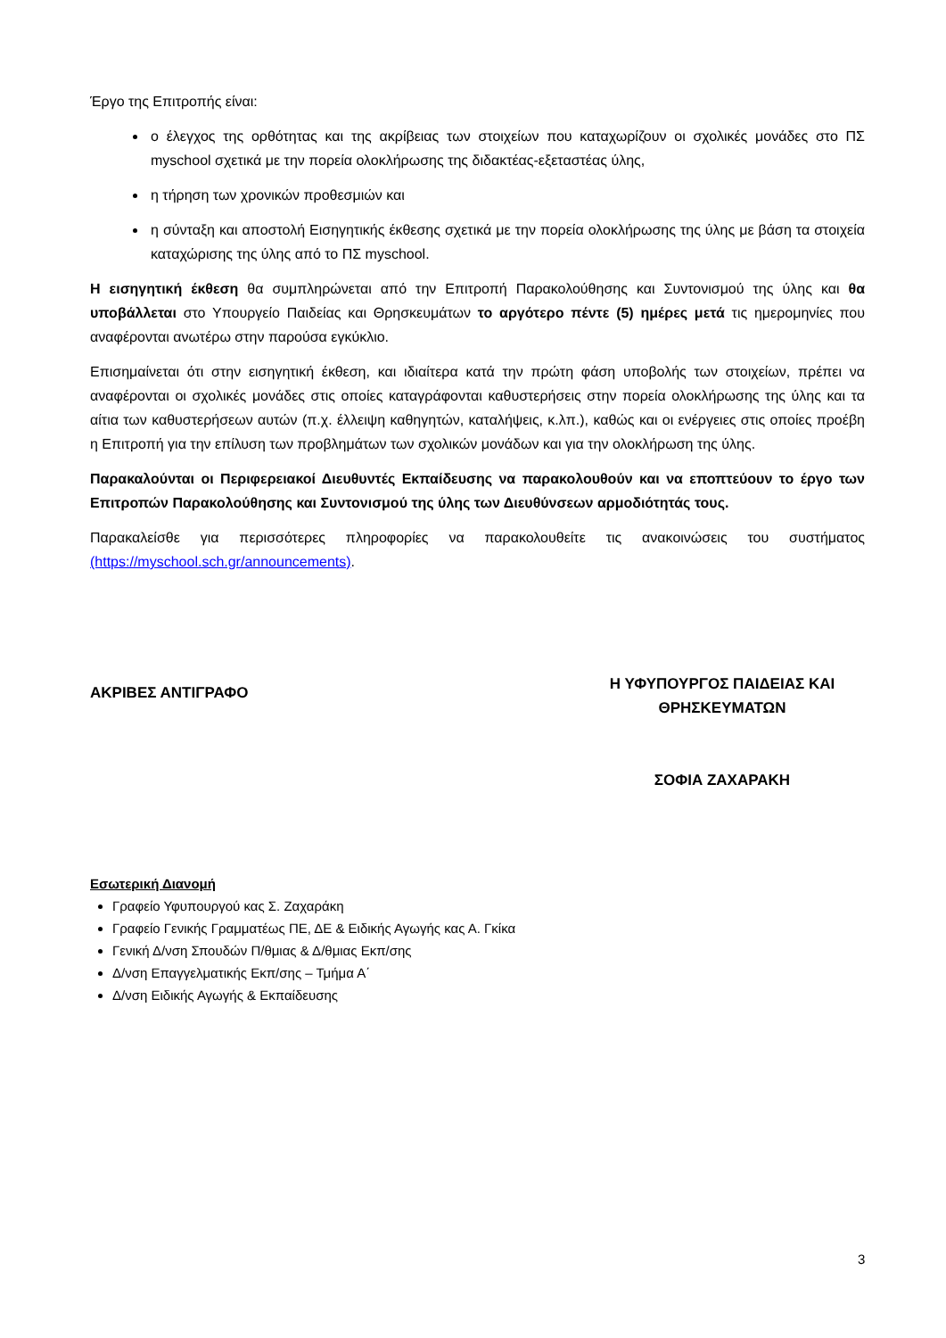Έργο της Επιτροπής είναι:
ο έλεγχος της ορθότητας και της ακρίβειας των στοιχείων που καταχωρίζουν οι σχολικές μονάδες στο ΠΣ myschool σχετικά με την πορεία ολοκλήρωσης της διδακτέας-εξεταστέας ύλης,
η τήρηση των χρονικών προθεσμιών και
η σύνταξη και αποστολή Εισηγητικής έκθεσης σχετικά με την πορεία ολοκλήρωσης της ύλης με βάση τα στοιχεία καταχώρισης της ύλης από το ΠΣ myschool.
Η εισηγητική έκθεση θα συμπληρώνεται από την Επιτροπή Παρακολούθησης και Συντονισμού της ύλης και θα υποβάλλεται στο Υπουργείο Παιδείας και Θρησκευμάτων το αργότερο πέντε (5) ημέρες μετά τις ημερομηνίες που αναφέρονται ανωτέρω στην παρούσα εγκύκλιο.
Επισημαίνεται ότι στην εισηγητική έκθεση, και ιδιαίτερα κατά την πρώτη φάση υποβολής των στοιχείων, πρέπει να αναφέρονται οι σχολικές μονάδες στις οποίες καταγράφονται καθυστερήσεις στην πορεία ολοκλήρωσης της ύλης και τα αίτια των καθυστερήσεων αυτών (π.χ. έλλειψη καθηγητών, καταλήψεις, κ.λπ.), καθώς και οι ενέργειες στις οποίες προέβη η Επιτροπή για την επίλυση των προβλημάτων των σχολικών μονάδων και για την ολοκλήρωση της ύλης.
Παρακαλούνται οι Περιφερειακοί Διευθυντές Εκπαίδευσης να παρακολουθούν και να εποπτεύουν το έργο των Επιτροπών Παρακολούθησης και Συντονισμού της ύλης των Διευθύνσεων αρμοδιότητάς τους.
Παρακαλείσθε για περισσότερες πληροφορίες να παρακολουθείτε τις ανακοινώσεις του συστήματος (https://myschool.sch.gr/announcements).
ΑΚΡΙΒΕΣ ΑΝΤΙΓΡΑΦΟ
Η ΥΦΥΠΟΥΡΓΟΣ ΠΑΙΔΕΙΑΣ ΚΑΙ
ΘΡΗΣΚΕΥΜΑΤΩΝ
ΣΟΦΙΑ ΖΑΧΑΡΑΚΗ
Εσωτερική Διανομή
Γραφείο Υφυπουργού κας Σ. Ζαχαράκη
Γραφείο Γενικής Γραμματέως ΠΕ, ΔΕ & Ειδικής Αγωγής κας Α. Γκίκα
Γενική Δ/νση Σπουδών Π/θμιας & Δ/θμιας Εκπ/σης
Δ/νση Επαγγελματικής Εκπ/σης – Τμήμα Α΄
Δ/νση Ειδικής Αγωγής & Εκπαίδευσης
3